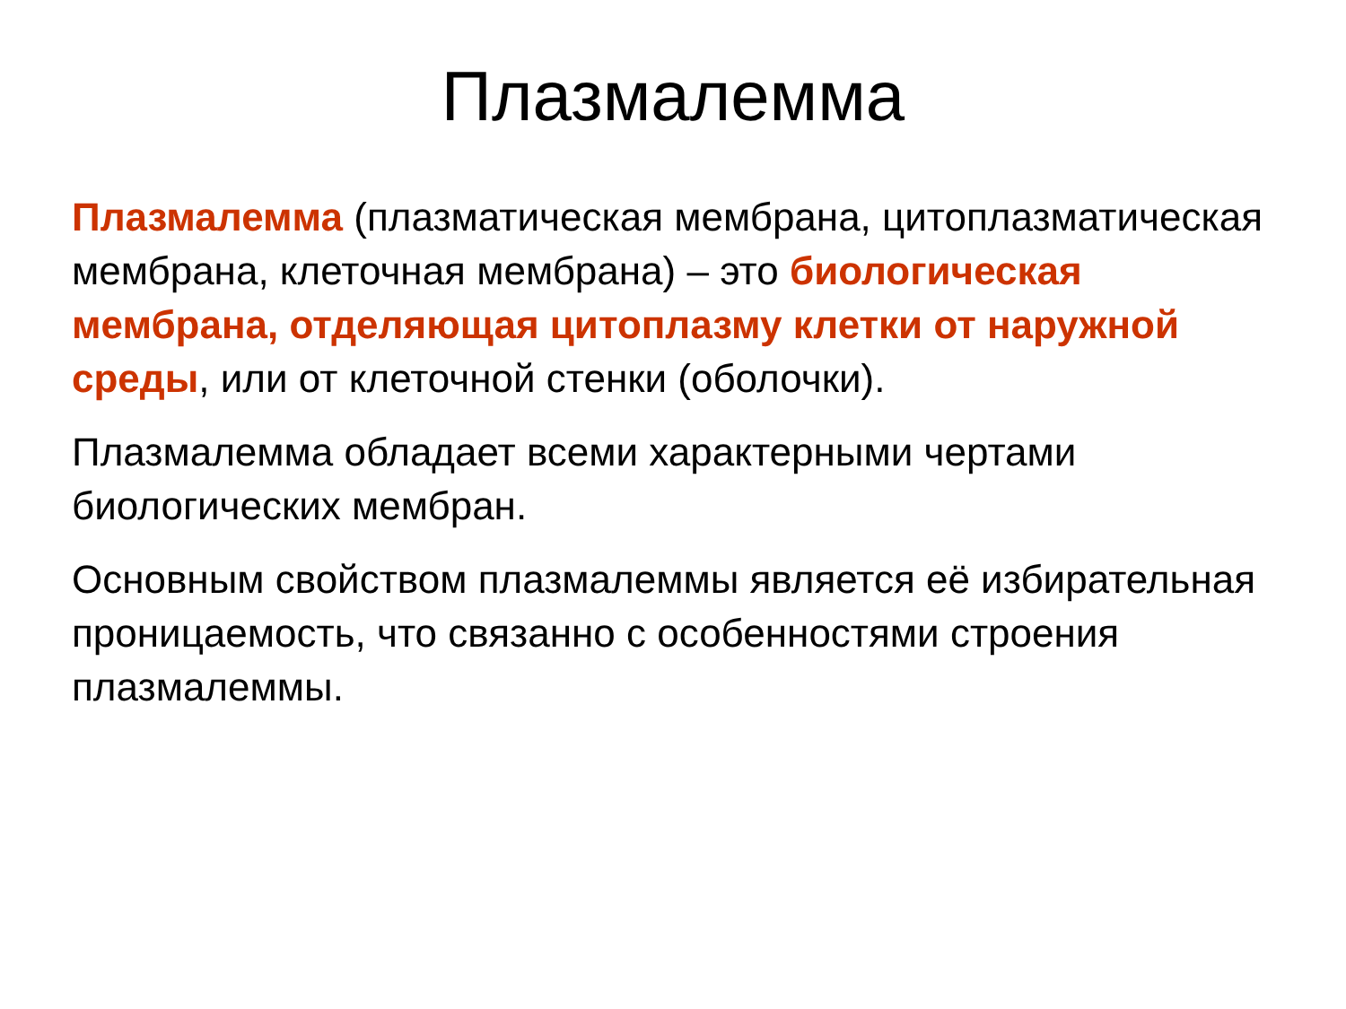Плазмалемма
Плазмалемма (плазматическая мембрана, цитоплазматическая мембрана, клеточная мембрана) – это биологическая мембрана, отделяющая цитоплазму клетки от наружной среды, или от клеточной стенки (оболочки).
Плазмалемма обладает всеми характерными чертами биологических мембран.
Основным свойством плазмалеммы является её избирательная проницаемость, что связанно с особенностями строения плазмалеммы.